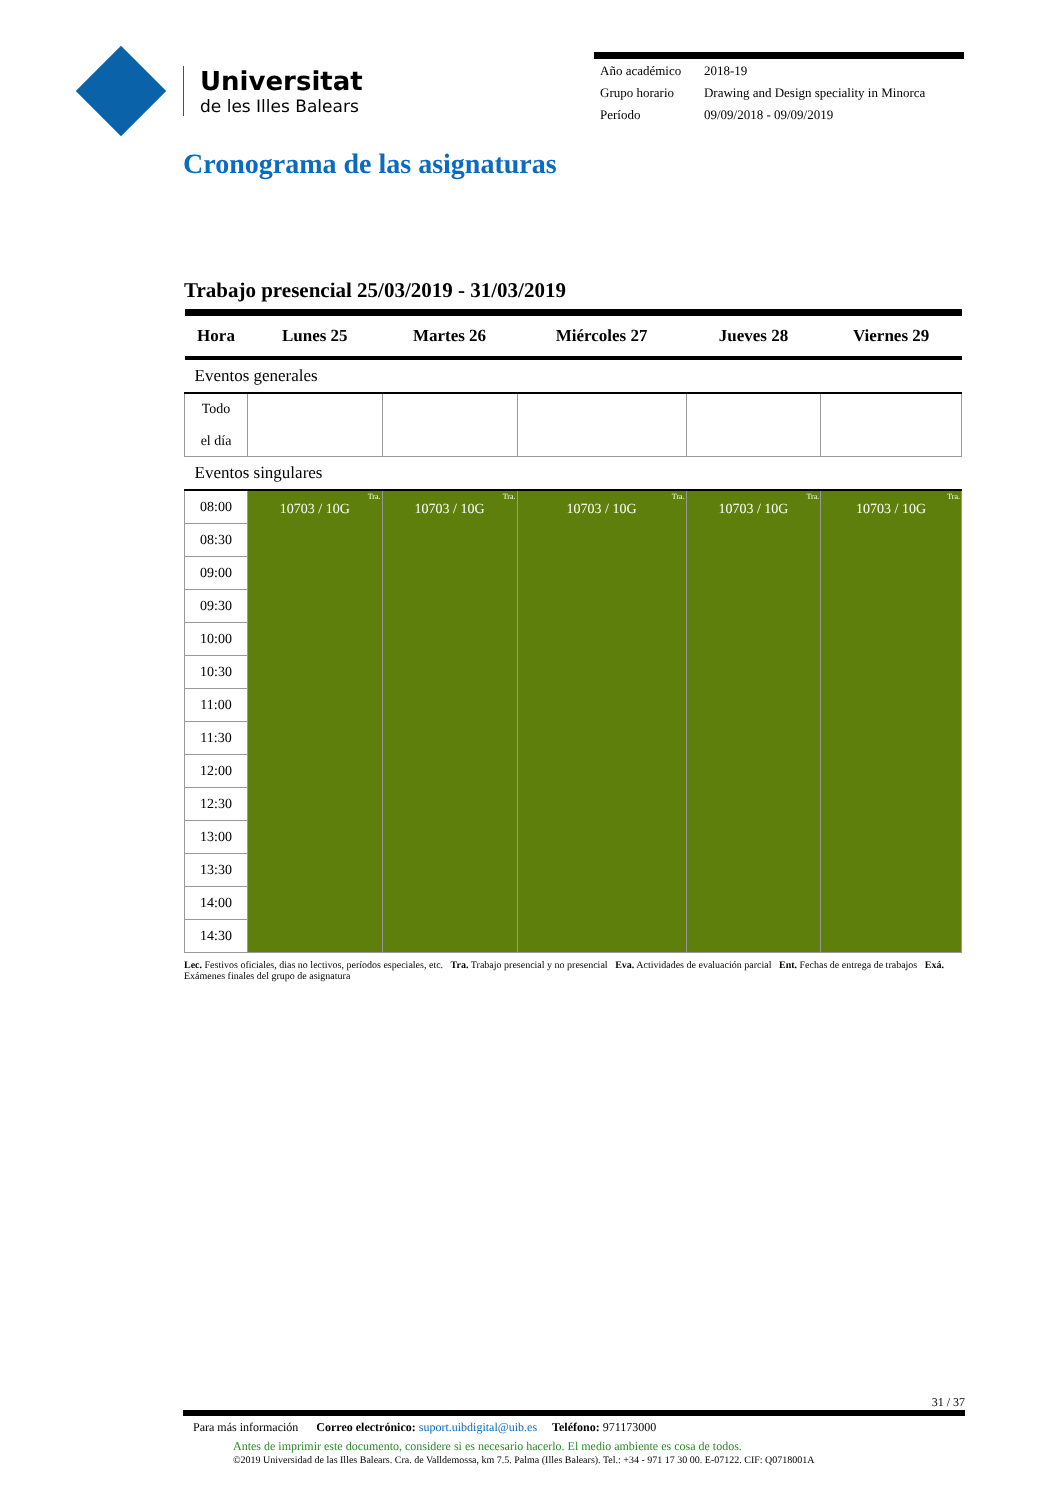Universitat
de les Illes Balears
| Año académico | 2018-19 |
| Grupo horario | Drawing and Design speciality in Minorca |
| Período | 09/09/2018 - 09/09/2019 |
Cronograma de las asignaturas
Trabajo presencial 25/03/2019 - 31/03/2019
| Hora | Lunes 25 | Martes 26 | Miércoles 27 | Jueves 28 | Viernes 29 |
| --- | --- | --- | --- | --- | --- |
| Eventos generales | | | | | |
| Todo el día | | | | | |
| Eventos singulares | | | | | |
| 08:00 | Tra. 10703 / 10G | Tra. 10703 / 10G | Tra. 10703 / 10G | Tra. 10703 / 10G | Tra. 10703 / 10G |
| 08:30 | | | | | |
| 09:00 | | | | | |
| 09:30 | | | | | |
| 10:00 | | | | | |
| 10:30 | | | | | |
| 11:00 | | | | | |
| 11:30 | | | | | |
| 12:00 | | | | | |
| 12:30 | | | | | |
| 13:00 | | | | | |
| 13:30 | | | | | |
| 14:00 | | | | | |
| 14:30 | | | | | |
Lec. Festivos oficiales, dias no lectivos, períodos especiales, etc. Tra. Trabajo presencial y no presencial Eva. Actividades de evaluación parcial Ent. Fechas de entrega de trabajos Exá. Exámenes finales del grupo de asignatura
31 / 37
Para más información Correo electrónico: suport.uibdigital@uib.es Teléfono: 971173000
Antes de imprimir este documento, considere si es necesario hacerlo. El medio ambiente es cosa de todos.
©2019 Universidad de las Illes Balears. Cra. de Valldemossa, km 7.5. Palma (Illes Balears). Tel.: +34 - 971 17 30 00. E-07122. CIF: Q0718001A